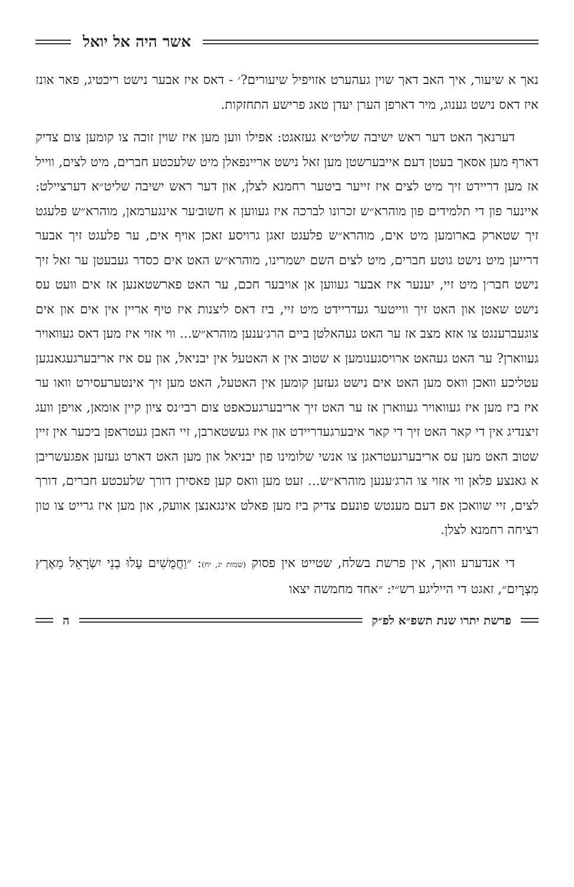אשר היה אל יואל
נאך א שיעור, איך האב דאך שוין געהערט אזויפיל שיעורים?׳ - דאס איז אבער נישט ריכטיג, פאר אונז איז דאס נישט גענוג, מיר דארפן הערן יעדן טאג פרישע התחזקות.
דערנאך האט דער ראש ישיבה שליט״א געזאגט: אפילו ווען מען איז שוין זוכה צו קומען צום צדיק דארף מען אסאך בעטן דעם אייבערשטן מען זאל נישט אריינפאלן מיט שלעכטע חברים, מיט לצים, ווייל אז מען דריידט זיך מיט לצים איז זייער ביטער רחמנא לצלן, און דער ראש ישיבה שליט״א דערציילט: איינער פון די תלמידים פון מוהרא״ש זכרונו לברכה איז געווען א חשוב׳ער אינגערמאן, מוהרא״ש פלעגט זיך שטארק בארומען מיט אים, מוהרא״ש פלעגט זאגן גרויסע זאכן אויף אים, ער פלעגט זיך אבער דרייען מיט נישט גוטע חברים, מיט לצים השם ישמרינו, מוהרא״ש האט אים כסדר געבעטן ער זאל זיך נישט חבר׳ן מיט זיי, יענער איז אבער געווען אן אויבער חכם, ער האט פארשטאנען אז אים וועט עס נישט שאטן און האט זיך ווייטער געדריידט מיט זיי, ביז דאס ליצנות איז טיף אריין אין אים און אים צוגעברענגט צו אזא מצב אז ער האט געהאלטן ביים הרג׳ענען מוהרא״ש... ווי אזוי איז מען דאס געוואויר געווארן? ער האט געהאט ארויסגענומען א שטוב אין א האטעל אין יבניאל, און עס איז אריבערגעגאנגען עטליכע וואכן וואס מען האט אים נישט געזען קומען אין האטעל, האט מען זיך אינטערעסירט וואו ער איז ביז מען איז געוואויר געווארן אז ער האט זיך אריבערגעכאפט צום רבי׳נס ציון קיין אומאן, אויפן וועג זיצנדיג אין די קאר האט זיך די קאר איבערגעדריידט און איז געשטארבן, זיי האבן געטראפן ביכער אין זיין שטוב האט מען עס אריבערגעטראגן צו אנשי שלומינו פון יבניאל און מען האט דארט געזען אפגעשריבן א גאנצע פלאן ווי אזוי צו הרג׳ענען מוהרא״ש... זעט מען וואס קען פאסירן דורך שלעכטע חברים, דורך לצים, זיי שוואכן אפ דעם מענטש פונעם צדיק ביז מען פאלט אינגאנצן אוועק, און מען איז גרייט צו טון רציחה רחמנא לצלן.
די אנדערע וואך, אין פרשת בשלח, שטייט אין פסוק (שמות יג, יח): ״וַחֲמֻשִׁים עָלוּ בְנֵי יִשְׂרָאֵל מֵאֶרֶץ מִצְרָיִם״, זאגט די הייליגע רש״י: ״אחד מחמשה יצאו
פרשת יתרו שנת תשפ״א לפ״ק ה